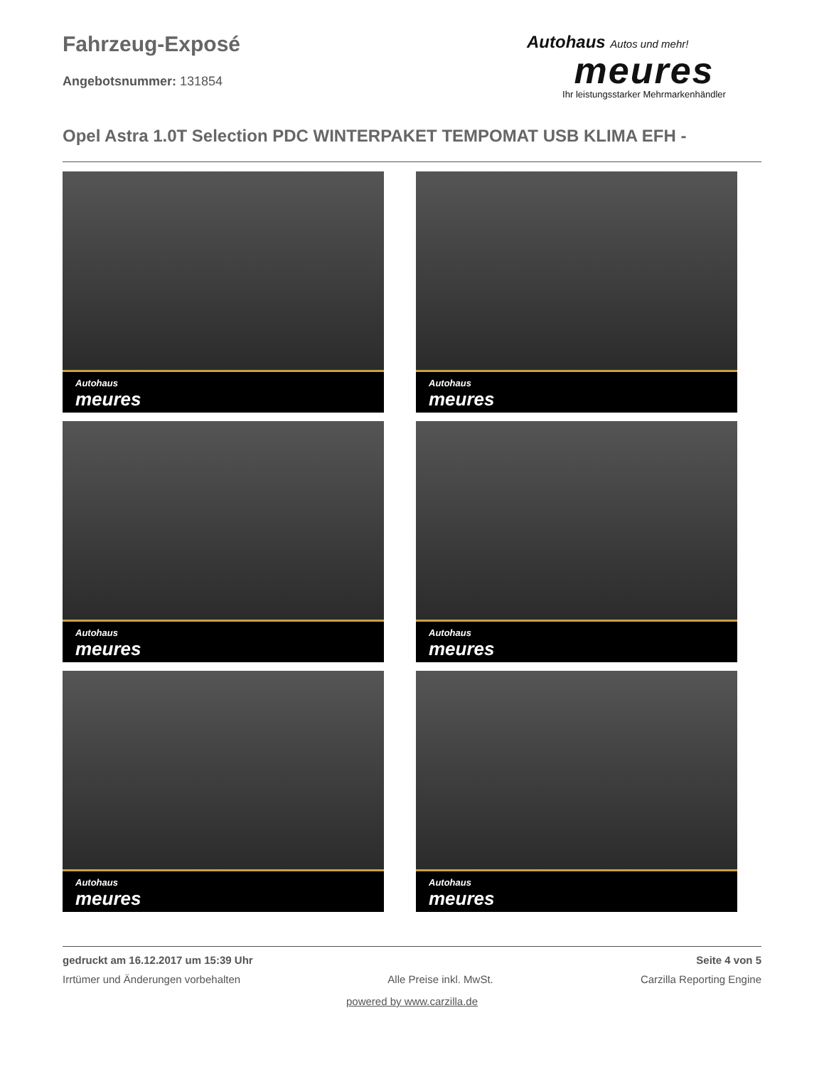Fahrzeug-Exposé
Angebotsnummer: 131854
Autohaus Autos und mehr!
meures
Ihr leistungsstarker Mehrmarkenhändler
Opel Astra 1.0T Selection PDC WINTERPAKET TEMPOMAT USB KLIMA EFH -
Autohaus
meures
Autohaus
meures
Autohaus
meures
Autohaus
meures
Autohaus
meures
Autohaus
meures
gedruckt am 16.12.2017 um 15:39 Uhr Seite 4 von 5
Irrtümer und Änderungen vorbehalten Alle Preise inkl. MwSt. Carzilla Reporting Engine
powered by www.carzilla.de